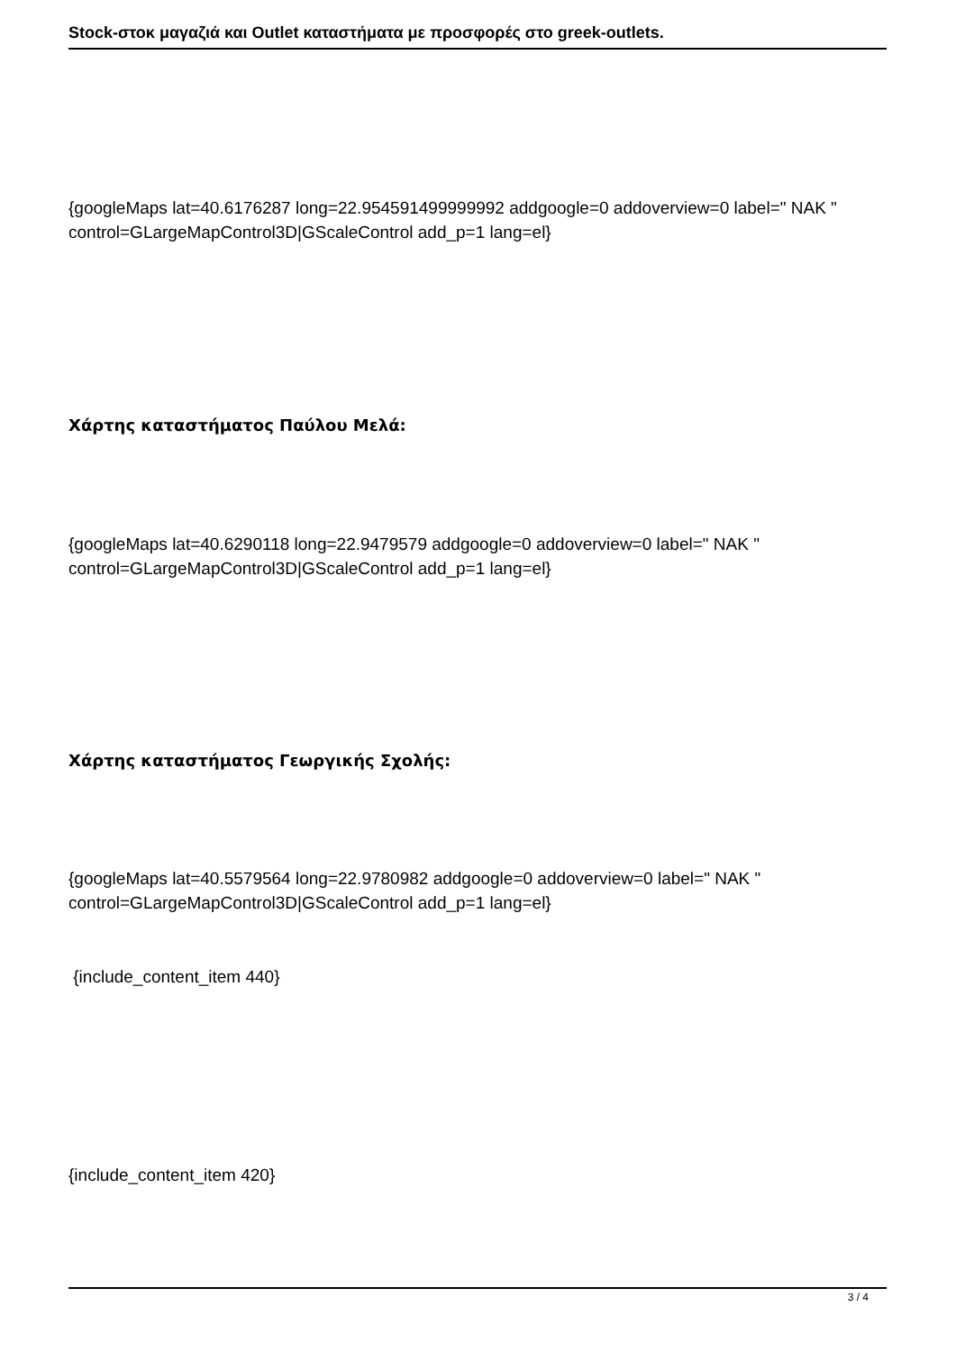Stock-στοκ μαγαζιά και Outlet καταστήματα με προσφορές στο greek-outlets.
{googleMaps lat=40.6176287 long=22.954591499999992 addgoogle=0 addoverview=0 label=" NAK " control=GLargeMapControl3D|GScaleControl add_p=1 lang=el}
Χάρτης καταστήματος Παύλου Μελά:
{googleMaps lat=40.6290118 long=22.9479579 addgoogle=0 addoverview=0 label=" NAK " control=GLargeMapControl3D|GScaleControl add_p=1 lang=el}
Χάρτης καταστήματος Γεωργικής Σχολής:
{googleMaps lat=40.5579564 long=22.9780982 addgoogle=0 addoverview=0 label=" NAK " control=GLargeMapControl3D|GScaleControl add_p=1 lang=el}
{include_content_item 440}
{include_content_item 420}
3 / 4